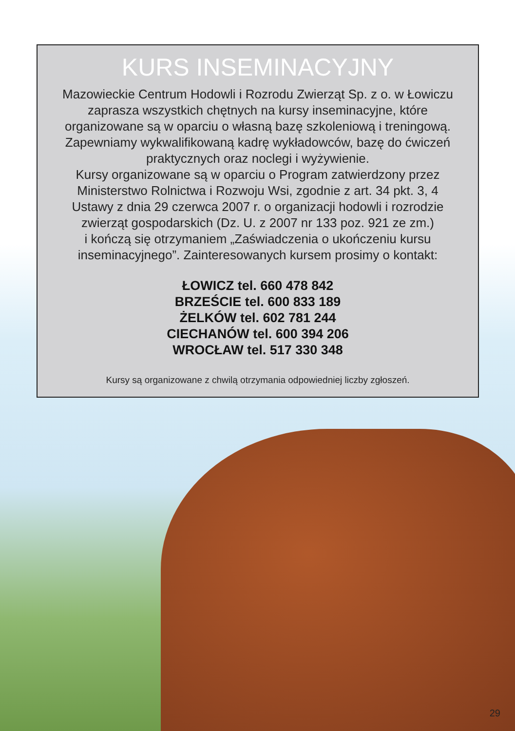KURS INSEMINACYJNY
Mazowieckie Centrum Hodowli i Rozrodu Zwierząt Sp. z o. w Łowiczu
zaprasza wszystkich chętnych na kursy inseminacyjne, które
organizowane są w oparciu o własną bazę szkoleniową i treningową.
Zapewniamy wykwalifikowaną kadrę wykładowców, bazę do ćwiczeń
praktycznych oraz noclegi i wyżywienie.
Kursy organizowane są w oparciu o Program zatwierdzony przez
Ministerstwo Rolnictwa i Rozwoju Wsi, zgodnie z art. 34 pkt. 3, 4
Ustawy z dnia 29 czerwca 2007 r. o organizacji hodowli i rozrodzie
zwierząt gospodarskich (Dz. U. z 2007 nr 133 poz. 921 ze zm.)
i kończą się otrzymaniem „Zaświadczenia o ukończeniu kursu
inseminacyjnego”. Zainteresowanych kursem prosimy o kontakt:
ŁOWICZ tel. 660 478 842
BRZEŚCIE tel. 600 833 189
ŻELKÓW tel. 602 781 244
CIECHANÓW tel. 600 394 206
WROCŁAW tel. 517 330 348
Kursy są organizowane z chwilą otrzymania odpowiedniej liczby zgłoszeń.
29